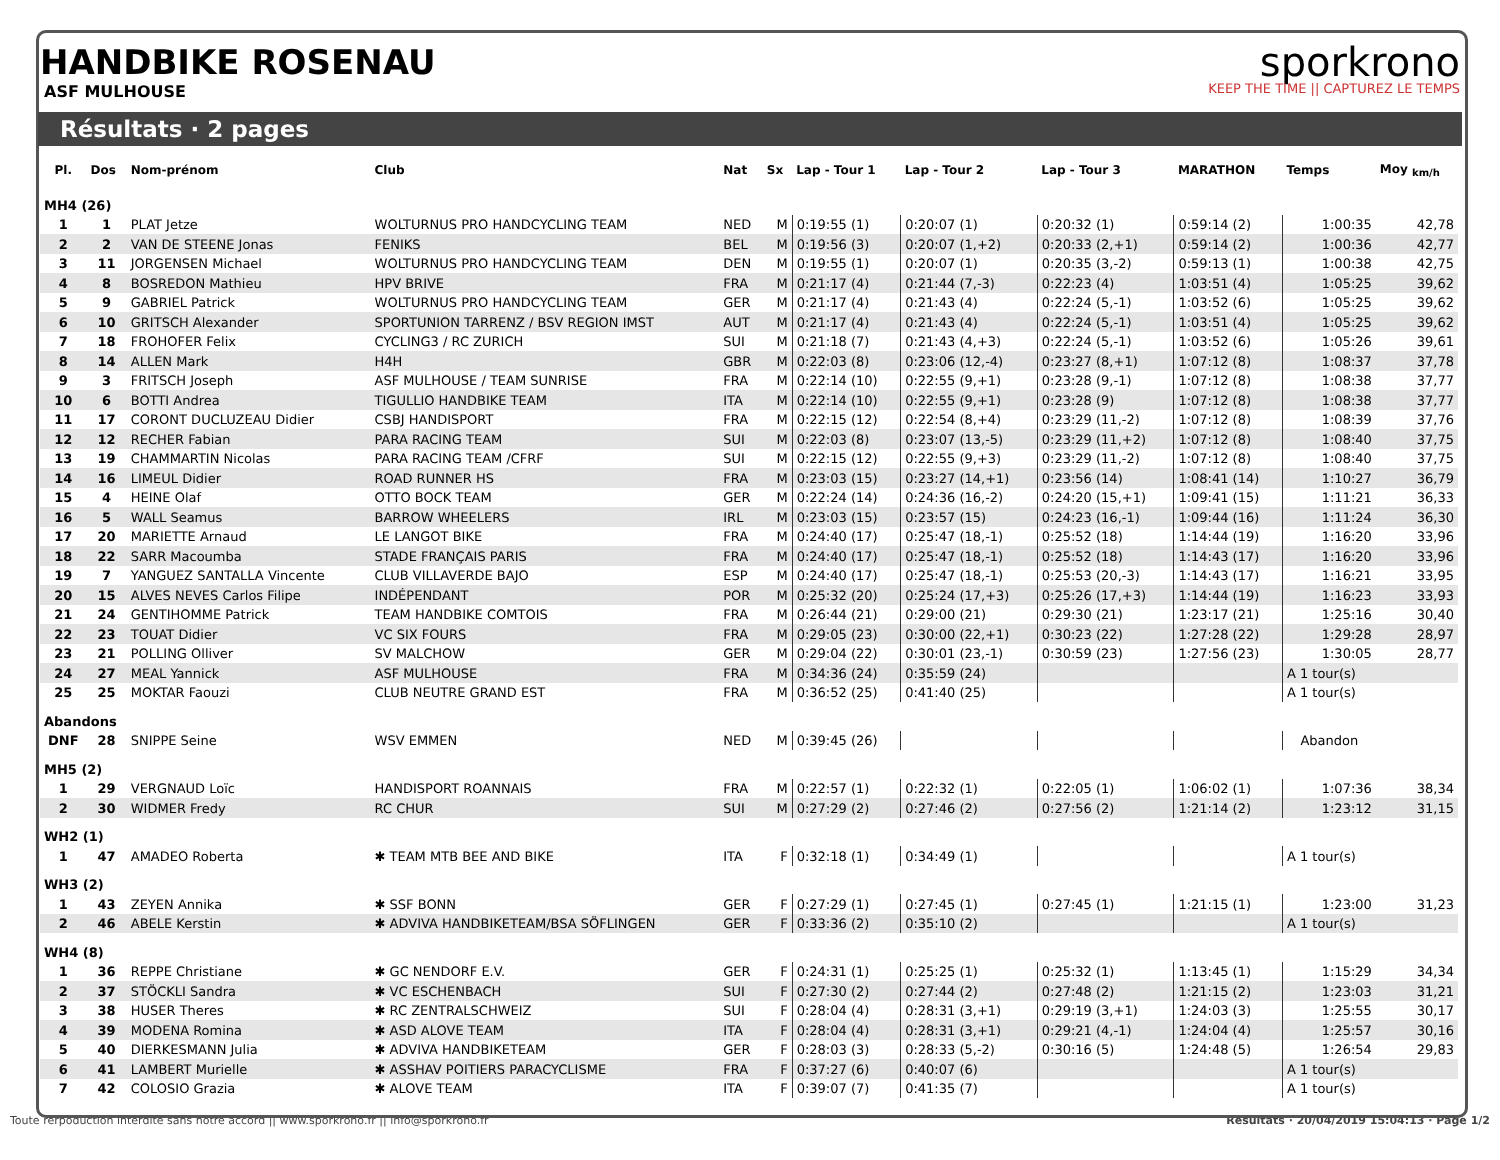HANDBIKE ROSENAU
ASF MULHOUSE
sporkrono
KEEP THE TIME || CAPTUREZ LE TEMPS
Résultats · 2 pages
| Pl. | Dos | Nom-prénom | Club | Nat | Sx | Lap - Tour 1 | Lap - Tour 2 | Lap - Tour 3 | MARATHON | Temps | Moy <sub>km/h</sub> |
| --- | --- | --- | --- | --- | --- | --- | --- | --- | --- | --- | --- |
| MH4 (26) | | | | | | | | | | | |
| 1 | 1 | PLAT Jetze | WOLTURNUS PRO HANDCYCLING TEAM | NED | M | 0:19:55 (1) | 0:20:07 (1) | 0:20:32 (1) | 0:59:14 (2) | 1:00:35 | 42,78 |
| 2 | 2 | VAN DE STEENE Jonas | FENIKS | BEL | M | 0:19:56 (3) | 0:20:07 (1,+2) | 0:20:33 (2,+1) | 0:59:14 (2) | 1:00:36 | 42,77 |
| 3 | 11 | JORGENSEN Michael | WOLTURNUS PRO HANDCYCLING TEAM | DEN | M | 0:19:55 (1) | 0:20:07 (1) | 0:20:35 (3,-2) | 0:59:13 (1) | 1:00:38 | 42,75 |
| 4 | 8 | BOSREDON Mathieu | HPV BRIVE | FRA | M | 0:21:17 (4) | 0:21:44 (7,-3) | 0:22:23 (4) | 1:03:51 (4) | 1:05:25 | 39,62 |
| 5 | 9 | GABRIEL Patrick | WOLTURNUS PRO HANDCYCLING TEAM | GER | M | 0:21:17 (4) | 0:21:43 (4) | 0:22:24 (5,-1) | 1:03:52 (6) | 1:05:25 | 39,62 |
| 6 | 10 | GRITSCH Alexander | SPORTUNION TARRENZ / BSV REGION IMST | AUT | M | 0:21:17 (4) | 0:21:43 (4) | 0:22:24 (5,-1) | 1:03:51 (4) | 1:05:25 | 39,62 |
| 7 | 18 | FROHOFER Felix | CYCLING3 / RC ZURICH | SUI | M | 0:21:18 (7) | 0:21:43 (4,+3) | 0:22:24 (5,-1) | 1:03:52 (6) | 1:05:26 | 39,61 |
| 8 | 14 | ALLEN Mark | H4H | GBR | M | 0:22:03 (8) | 0:23:06 (12,-4) | 0:23:27 (8,+1) | 1:07:12 (8) | 1:08:37 | 37,78 |
| 9 | 3 | FRITSCH Joseph | ASF MULHOUSE / TEAM SUNRISE | FRA | M | 0:22:14 (10) | 0:22:55 (9,+1) | 0:23:28 (9,-1) | 1:07:12 (8) | 1:08:38 | 37,77 |
| 10 | 6 | BOTTI Andrea | TIGULLIO HANDBIKE TEAM | ITA | M | 0:22:14 (10) | 0:22:55 (9,+1) | 0:23:28 (9) | 1:07:12 (8) | 1:08:38 | 37,77 |
| 11 | 17 | CORONT DUCLUZEAU Didier | CSBJ HANDISPORT | FRA | M | 0:22:15 (12) | 0:22:54 (8,+4) | 0:23:29 (11,-2) | 1:07:12 (8) | 1:08:39 | 37,76 |
| 12 | 12 | RECHER Fabian | PARA RACING TEAM | SUI | M | 0:22:03 (8) | 0:23:07 (13,-5) | 0:23:29 (11,+2) | 1:07:12 (8) | 1:08:40 | 37,75 |
| 13 | 19 | CHAMMARTIN Nicolas | PARA RACING TEAM /CFRF | SUI | M | 0:22:15 (12) | 0:22:55 (9,+3) | 0:23:29 (11,-2) | 1:07:12 (8) | 1:08:40 | 37,75 |
| 14 | 16 | LIMEUL Didier | ROAD RUNNER HS | FRA | M | 0:23:03 (15) | 0:23:27 (14,+1) | 0:23:56 (14) | 1:08:41 (14) | 1:10:27 | 36,79 |
| 15 | 4 | HEINE Olaf | OTTO BOCK TEAM | GER | M | 0:22:24 (14) | 0:24:36 (16,-2) | 0:24:20 (15,+1) | 1:09:41 (15) | 1:11:21 | 36,33 |
| 16 | 5 | WALL Seamus | BARROW WHEELERS | IRL | M | 0:23:03 (15) | 0:23:57 (15) | 0:24:23 (16,-1) | 1:09:44 (16) | 1:11:24 | 36,30 |
| 17 | 20 | MARIETTE Arnaud | LE LANGOT BIKE | FRA | M | 0:24:40 (17) | 0:25:47 (18,-1) | 0:25:52 (18) | 1:14:44 (19) | 1:16:20 | 33,96 |
| 18 | 22 | SARR Macoumba | STADE FRANÇAIS PARIS | FRA | M | 0:24:40 (17) | 0:25:47 (18,-1) | 0:25:52 (18) | 1:14:43 (17) | 1:16:20 | 33,96 |
| 19 | 7 | YANGUEZ SANTALLA Vincente | CLUB VILLAVERDE BAJO | ESP | M | 0:24:40 (17) | 0:25:47 (18,-1) | 0:25:53 (20,-3) | 1:14:43 (17) | 1:16:21 | 33,95 |
| 20 | 15 | ALVES NEVES Carlos Filipe | INDÉPENDANT | POR | M | 0:25:32 (20) | 0:25:24 (17,+3) | 0:25:26 (17,+3) | 1:14:44 (19) | 1:16:23 | 33,93 |
| 21 | 24 | GENTIHOMME Patrick | TEAM HANDBIKE COMTOIS | FRA | M | 0:26:44 (21) | 0:29:00 (21) | 0:29:30 (21) | 1:23:17 (21) | 1:25:16 | 30,40 |
| 22 | 23 | TOUAT Didier | VC SIX FOURS | FRA | M | 0:29:05 (23) | 0:30:00 (22,+1) | 0:30:23 (22) | 1:27:28 (22) | 1:29:28 | 28,97 |
| 23 | 21 | POLLING Olliver | SV MALCHOW | GER | M | 0:29:04 (22) | 0:30:01 (23,-1) | 0:30:59 (23) | 1:27:56 (23) | 1:30:05 | 28,77 |
| 24 | 27 | MEAL Yannick | ASF MULHOUSE | FRA | M | 0:34:36 (24) | 0:35:59 (24) | | | A 1 tour(s) | |
| 25 | 25 | MOKTAR Faouzi | CLUB NEUTRE GRAND EST | FRA | M | 0:36:52 (25) | 0:41:40 (25) | | | A 1 tour(s) | |
| Abandons | | | | | | | | | | | |
| DNF | 28 | SNIPPE Seine | WSV EMMEN | NED | M | 0:39:45 (26) | | | | Abandon | |
| MH5 (2) | | | | | | | | | | | |
| 1 | 29 | VERGNAUD Loïc | HANDISPORT ROANNAIS | FRA | M | 0:22:57 (1) | 0:22:32 (1) | 0:22:05 (1) | 1:06:02 (1) | 1:07:36 | 38,34 |
| 2 | 30 | WIDMER Fredy | RC CHUR | SUI | M | 0:27:29 (2) | 0:27:46 (2) | 0:27:56 (2) | 1:21:14 (2) | 1:23:12 | 31,15 |
| WH2 (1) | | | | | | | | | | | |
| 1 | 47 | AMADEO Roberta | ✱ TEAM MTB BEE AND BIKE | ITA | F | 0:32:18 (1) | 0:34:49 (1) | | | A 1 tour(s) | |
| WH3 (2) | | | | | | | | | | | |
| 1 | 43 | ZEYEN Annika | ✱ SSF BONN | GER | F | 0:27:29 (1) | 0:27:45 (1) | 0:27:45 (1) | 1:21:15 (1) | 1:23:00 | 31,23 |
| 2 | 46 | ABELE Kerstin | ✱ ADVIVA HANDBIKETEAM/BSA SÖFLINGEN | GER | F | 0:33:36 (2) | 0:35:10 (2) | | | A 1 tour(s) | |
| WH4 (8) | | | | | | | | | | | |
| 1 | 36 | REPPE Christiane | ✱ GC NENDORF E.V. | GER | F | 0:24:31 (1) | 0:25:25 (1) | 0:25:32 (1) | 1:13:45 (1) | 1:15:29 | 34,34 |
| 2 | 37 | STÖCKLI Sandra | ✱ VC ESCHENBACH | SUI | F | 0:27:30 (2) | 0:27:44 (2) | 0:27:48 (2) | 1:21:15 (2) | 1:23:03 | 31,21 |
| 3 | 38 | HUSER Theres | ✱ RC ZENTRALSCHWEIZ | SUI | F | 0:28:04 (4) | 0:28:31 (3,+1) | 0:29:19 (3,+1) | 1:24:03 (3) | 1:25:55 | 30,17 |
| 4 | 39 | MODENA Romina | ✱ ASD ALOVE TEAM | ITA | F | 0:28:04 (4) | 0:28:31 (3,+1) | 0:29:21 (4,-1) | 1:24:04 (4) | 1:25:57 | 30,16 |
| 5 | 40 | DIERKESMANN Julia | ✱ ADVIVA HANDBIKETEAM | GER | F | 0:28:03 (3) | 0:28:33 (5,-2) | 0:30:16 (5) | 1:24:48 (5) | 1:26:54 | 29,83 |
| 6 | 41 | LAMBERT Murielle | ✱ ASSHAV POITIERS PARACYCLISME | FRA | F | 0:37:27 (6) | 0:40:07 (6) | | | A 1 tour(s) | |
| 7 | 42 | COLOSIO Grazia | ✱ ALOVE TEAM | ITA | F | 0:39:07 (7) | 0:41:35 (7) | | | A 1 tour(s) | |
Toute rerpoduction interdite sans notre accord || www.sporkrono.fr || info@sporkrono.fr Résultats · 20/04/2019 15:04:13 · Page 1/2